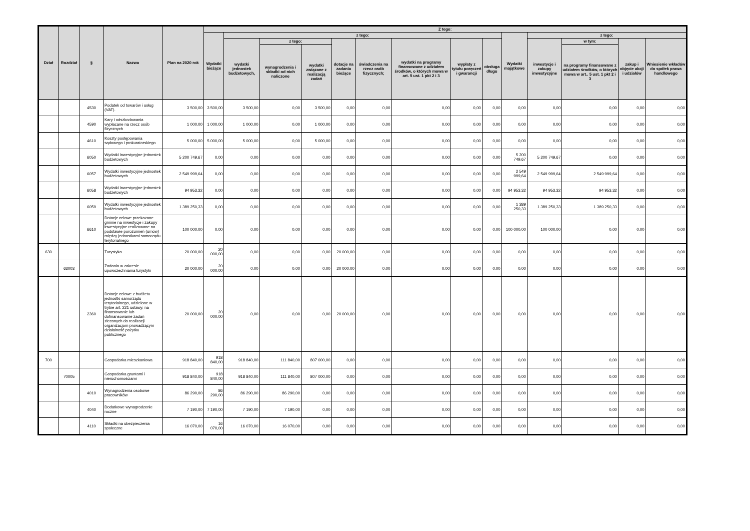| Dział | Rozdział | § | Nazwa | Plan na 2020 rok | Z tego: | | | | | | | | | | | | | |
| --- | --- | --- | --- | --- | --- | --- | --- | --- | --- | --- | --- | --- | --- | --- | --- | --- | --- | --- |
| | | | | | Wydatki bieżące | z tego: | | | | | | | | Wydatki majątkowe | z tego: | | | |
| | | | | | | wydatki jednostek budżetowych, | z tego: | | dotacje na zadania bieżące | świadczenia na rzecz osób fizycznych; | wydatki na programy finansowane z udziałem środków, o których mowa w art. 5 ust. 1 pkt 2 i 3 | wypłaty z tytułu poręczeń i gwarancji | obsługa długu | | inwestycje i zakupy inwestycyjne | w tym: | zakup i objęcie akcji i udziałów | Wniesienie wkładów do spółek prawa handlowego |
| | | | | | | | wynagrodzenia i składki od nich naliczone | wydatki związane z realizacją zadań | | | | | | | | na programy finansowane z udziałem środków, o których mowa w art.. 5 ust. 1 pkt 2 i 3 | | |
| | | 4530 | Podatek od towarów i usług (VAT). | 3 500,00 | 3 500,00 | 3 500,00 | 0,00 | 3 500,00 | 0,00 | 0,00 | 0,00 | 0,00 | 0,00 | 0,00 | 0,00 | 0,00 | 0,00 | 0,00 |
| | | 4590 | Kary i odszkodowania wypłacane na rzecz osób fizycznych | 1 000,00 | 1 000,00 | 1 000,00 | 0,00 | 1 000,00 | 0,00 | 0,00 | 0,00 | 0,00 | 0,00 | 0,00 | 0,00 | 0,00 | 0,00 | 0,00 |
| | | 4610 | Koszty postępowania sądowego i prokuratorskiego | 5 000,00 | 5 000,00 | 5 000,00 | 0,00 | 5 000,00 | 0,00 | 0,00 | 0,00 | 0,00 | 0,00 | 0,00 | 0,00 | 0,00 | 0,00 | 0,00 |
| | | 6050 | Wydatki inwestycyjne jednostek budżetowych | 5 200 749,67 | 0,00 | 0,00 | 0,00 | 0,00 | 0,00 | 0,00 | 0,00 | 0,00 | 0,00 | 5 200 749,67 | 5 200 749,67 | 0,00 | 0,00 | 0,00 |
| | | 6057 | Wydatki inwestycyjne jednostek budżetowych | 2 549 999,64 | 0,00 | 0,00 | 0,00 | 0,00 | 0,00 | 0,00 | 0,00 | 0,00 | 0,00 | 2 549 999,64 | 2 549 999,64 | 2 549 999,64 | 0,00 | 0,00 |
| | | 6058 | Wydatki inwestycyjne jednostek budżetowych | 94 953,32 | 0,00 | 0,00 | 0,00 | 0,00 | 0,00 | 0,00 | 0,00 | 0,00 | 0,00 | 94 953,32 | 94 953,32 | 94 953,32 | 0,00 | 0,00 |
| | | 6059 | Wydatki inwestycyjne jednostek budżetowych | 1 389 250,33 | 0,00 | 0,00 | 0,00 | 0,00 | 0,00 | 0,00 | 0,00 | 0,00 | 0,00 | 1 389 250,33 | 1 389 250,33 | 1 389 250,33 | 0,00 | 0,00 |
| | | 6610 | Dotacje celowe przekazane gminie na inwestycje i zakupy inwestycyjne realizowane na podstawie porozumień (umów) między jednostkami samorządu terytorialnego | 100 000,00 | 0,00 | 0,00 | 0,00 | 0,00 | 0,00 | 0,00 | 0,00 | 0,00 | 0,00 | 100 000,00 | 100 000,00 | 0,00 | 0,00 | 0,00 |
| 630 | | | Turystyka | 20 000,00 | 20 000,00 | 0,00 | 0,00 | 0,00 | 20 000,00 | 0,00 | 0,00 | 0,00 | 0,00 | 0,00 | 0,00 | 0,00 | 0,00 | 0,00 |
| | 63003 | | Zadania w zakresie upowszechniania turystyki | 20 000,00 | 20 000,00 | 0,00 | 0,00 | 0,00 | 20 000,00 | 0,00 | 0,00 | 0,00 | 0,00 | 0,00 | 0,00 | 0,00 | 0,00 | 0,00 |
| | | 2360 | Dotacje celowe z budżetu jednostki samorządu terytorialnego, udzielone w trybie art. 221 ustawy, na finansowanie lub dofinansowanie zadań zleconych do realizacji organizacjom prowadzącym działalność pożytku publicznego | 20 000,00 | 20 000,00 | 0,00 | 0,00 | 0,00 | 20 000,00 | 0,00 | 0,00 | 0,00 | 0,00 | 0,00 | 0,00 | 0,00 | 0,00 | 0,00 |
| 700 | | | Gospodarka mieszkaniowa | 918 840,00 | 918 840,00 | 918 840,00 | 111 840,00 | 807 000,00 | 0,00 | 0,00 | 0,00 | 0,00 | 0,00 | 0,00 | 0,00 | 0,00 | 0,00 | 0,00 |
| | 70005 | | Gospodarka gruntami i nieruchomościami | 918 840,00 | 918 840,00 | 918 840,00 | 111 840,00 | 807 000,00 | 0,00 | 0,00 | 0,00 | 0,00 | 0,00 | 0,00 | 0,00 | 0,00 | 0,00 | 0,00 |
| | | 4010 | Wynagrodzenia osobowe pracowników | 86 290,00 | 86 290,00 | 86 290,00 | 86 290,00 | 0,00 | 0,00 | 0,00 | 0,00 | 0,00 | 0,00 | 0,00 | 0,00 | 0,00 | 0,00 | 0,00 |
| | | 4040 | Dodatkowe wynagrodzenie roczne | 7 190,00 | 7 190,00 | 7 190,00 | 7 190,00 | 0,00 | 0,00 | 0,00 | 0,00 | 0,00 | 0,00 | 0,00 | 0,00 | 0,00 | 0,00 | 0,00 |
| | | 4110 | Składki na ubezpieczenia społeczne | 16 070,00 | 16 070,00 | 16 070,00 | 16 070,00 | 0,00 | 0,00 | 0,00 | 0,00 | 0,00 | 0,00 | 0,00 | 0,00 | 0,00 | 0,00 | 0,00 |